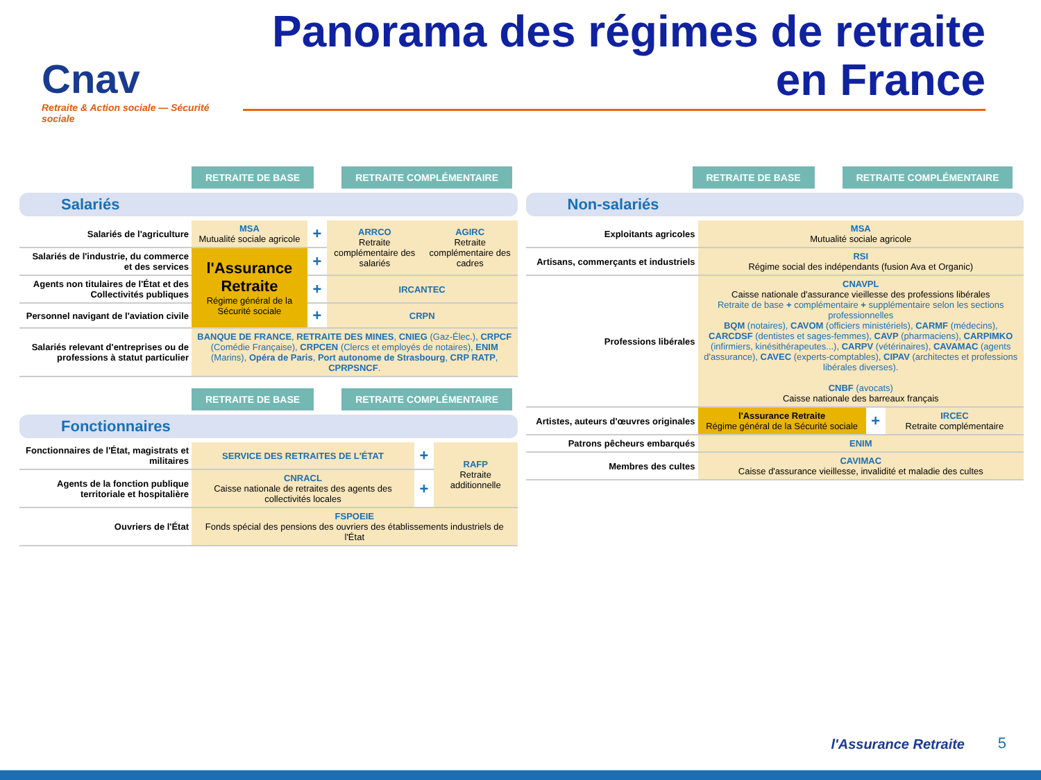Cnav
Retraite & Action sociale — Sécurité sociale
Panorama des régimes de retraite en France
RETRAITE DE BASE RETRAITE COMPLÉMENTAIRE
Salariés
| Salariés de l'agriculture | MSA Mutualité sociale agricole | + | ARRCO Retraite complémentaire des salariés | AGIRC Retraite complémentaire des cadres |
| Salariés de l'industrie, du commerce et des services | l'Assurance Retraite Régime général de la Sécurité sociale | + | | |
| Agents non titulaires de l'État et des Collectivités publiques | | + | IRCANTEC | |
| Personnel navigant de l'aviation civile | | + | CRPN | |
| Salariés relevant d'entreprises ou de professions à statut particulier | BANQUE DE FRANCE , RETRAITE DES MINES , CNIEG (Gaz-Élec.), CRPCF (Comédie Française), CRPCEN (Clercs et employés de notaires), ENIM (Marins), Opéra de Paris , Port autonome de Strasbourg , CRP RATP , CPRPSNCF . | | | |
RETRAITE DE BASE RETRAITE COMPLÉMENTAIRE
Fonctionnaires
| Fonctionnaires de l'État, magistrats et militaires | SERVICE DES RETRAITES DE L'ÉTAT | + | RAFP Retraite additionnelle |
| Agents de la fonction publique territoriale et hospitalière | CNRACL Caisse nationale de retraites des agents des collectivités locales | + | |
| Ouvriers de l'État | FSPOEIE Fonds spécial des pensions des ouvriers des établissements industriels de l'État | | |
RETRAITE DE BASE RETRAITE COMPLÉMENTAIRE
Non-salariés
| Exploitants agricoles | MSA Mutualité sociale agricole | | |
| Artisans, commerçants et industriels | RSI Régime social des indépendants (fusion Ava et Organic) | | |
| Professions libérales | CNAVPL Caisse nationale d'assurance vieillesse des professions libérales Retraite de base + complémentaire + supplémentaire selon les sections professionnelles BQM (notaires), CAVOM (officiers ministériels), CARMF (médecins), CARCDSF (dentistes et sages-femmes), CAVP (pharmaciens), CARPIMKO (infirmiers, kinésithérapeutes...), CARPV (vétérinaires), CAVAMAC (agents d'assurance), CAVEC (experts-comptables), CIPAV (architectes et professions libérales diverses). CNBF (avocats) Caisse nationale des barreaux français | | |
| Artistes, auteurs d'œuvres originales | l'Assurance Retraite Régime général de la Sécurité sociale | + | IRCEC Retraite complémentaire |
| Patrons pêcheurs embarqués | ENIM | | |
| Membres des cultes | CAVIMAC Caisse d'assurance vieillesse, invalidité et maladie des cultes | | |
l'Assurance Retraite 5